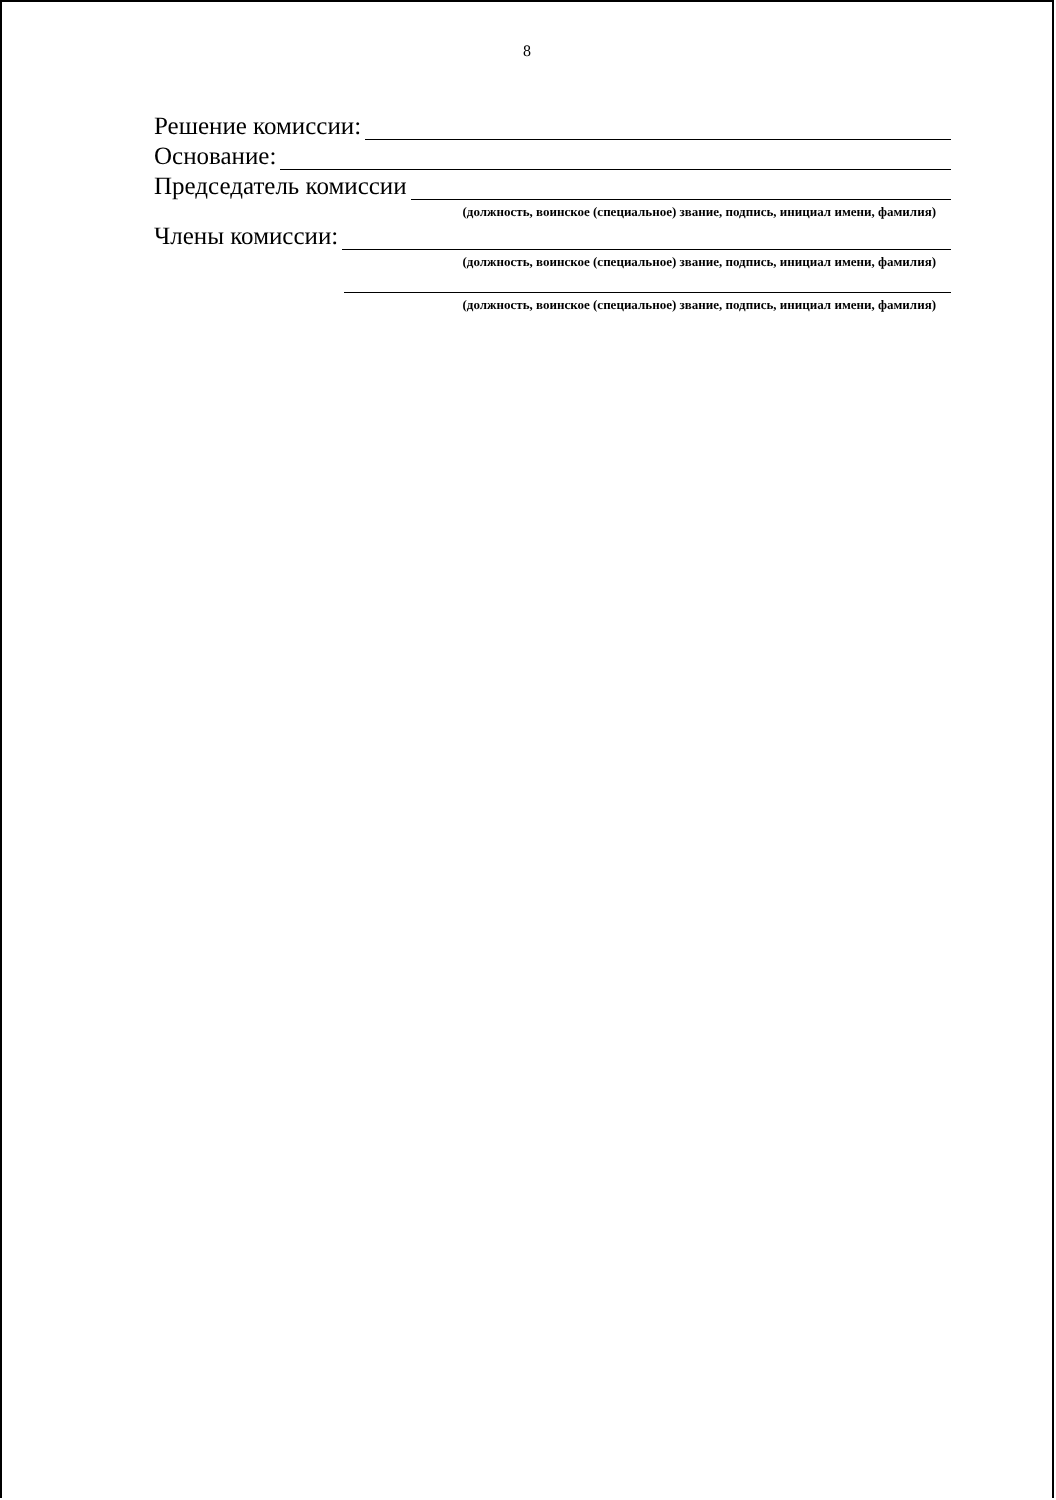8
Решение комиссии:
Основание:
Председатель комиссии
(должность, воинское (специальное) звание, подпись, инициал имени, фамилия)
Члены комиссии:
(должность, воинское (специальное) звание, подпись, инициал имени, фамилия)
(должность, воинское (специальное) звание, подпись, инициал имени, фамилия)